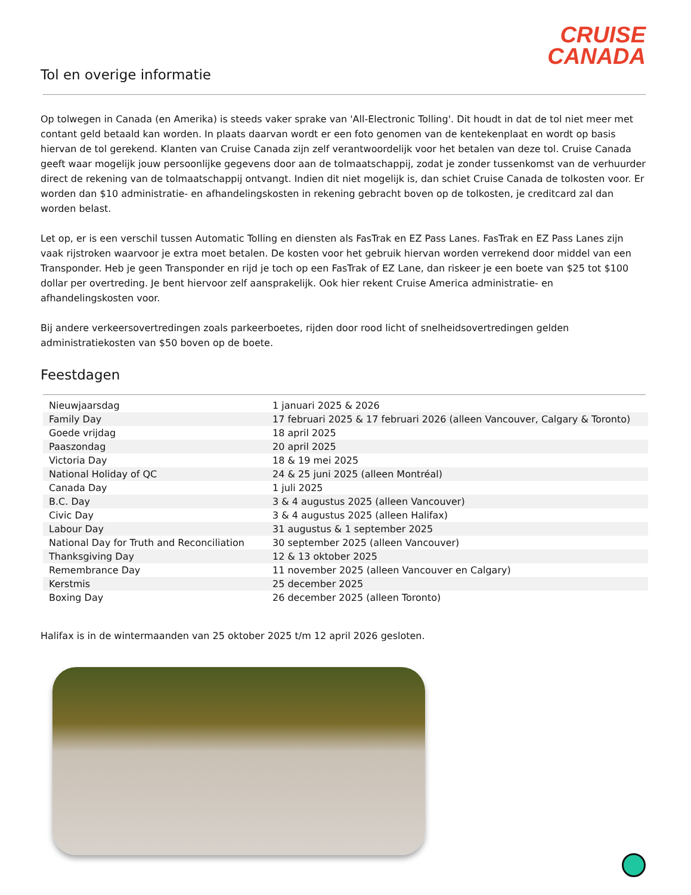CRUISE
CANADA
Tol en overige informatie
Op tolwegen in Canada (en Amerika) is steeds vaker sprake van 'All-Electronic Tolling'. Dit houdt in dat de tol niet meer met contant geld betaald kan worden. In plaats daarvan wordt er een foto genomen van de kentekenplaat en wordt op basis hiervan de tol gerekend. Klanten van Cruise Canada zijn zelf verantwoordelijk voor het betalen van deze tol. Cruise Canada geeft waar mogelijk jouw persoonlijke gegevens door aan de tolmaatschappij, zodat je zonder tussenkomst van de verhuurder direct de rekening van de tolmaatschappij ontvangt. Indien dit niet mogelijk is, dan schiet Cruise Canada de tolkosten voor. Er worden dan $10 administratie- en afhandelingskosten in rekening gebracht boven op de tolkosten, je creditcard zal dan worden belast.
Let op, er is een verschil tussen Automatic Tolling en diensten als FasTrak en EZ Pass Lanes. FasTrak en EZ Pass Lanes zijn vaak rijstroken waarvoor je extra moet betalen. De kosten voor het gebruik hiervan worden verrekend door middel van een Transponder. Heb je geen Transponder en rijd je toch op een FasTrak of EZ Lane, dan riskeer je een boete van $25 tot $100 dollar per overtreding. Je bent hiervoor zelf aansprakelijk. Ook hier rekent Cruise America administratie- en afhandelingskosten voor.
Bij andere verkeersovertredingen zoals parkeerboetes, rijden door rood licht of snelheidsovertredingen gelden administratiekosten van $50 boven op de boete.
Feestdagen
| Nieuwjaarsdag | 1 januari 2025 & 2026 |
| Family Day | 17 februari 2025 & 17 februari 2026 (alleen Vancouver, Calgary & Toronto) |
| Goede vrijdag | 18 april 2025 |
| Paaszondag | 20 april 2025 |
| Victoria Day | 18 & 19 mei 2025 |
| National Holiday of QC | 24 & 25 juni 2025 (alleen Montréal) |
| Canada Day | 1 juli 2025 |
| B.C. Day | 3 & 4 augustus 2025 (alleen Vancouver) |
| Civic Day | 3 & 4 augustus 2025 (alleen Halifax) |
| Labour Day | 31 augustus & 1 september 2025 |
| National Day for Truth and Reconciliation | 30 september 2025 (alleen Vancouver) |
| Thanksgiving Day | 12 & 13 oktober 2025 |
| Remembrance Day | 11 november 2025 (alleen Vancouver en Calgary) |
| Kerstmis | 25 december 2025 |
| Boxing Day | 26 december 2025 (alleen Toronto) |
Halifax is in de wintermaanden van 25 oktober 2025 t/m 12 april 2026 gesloten.